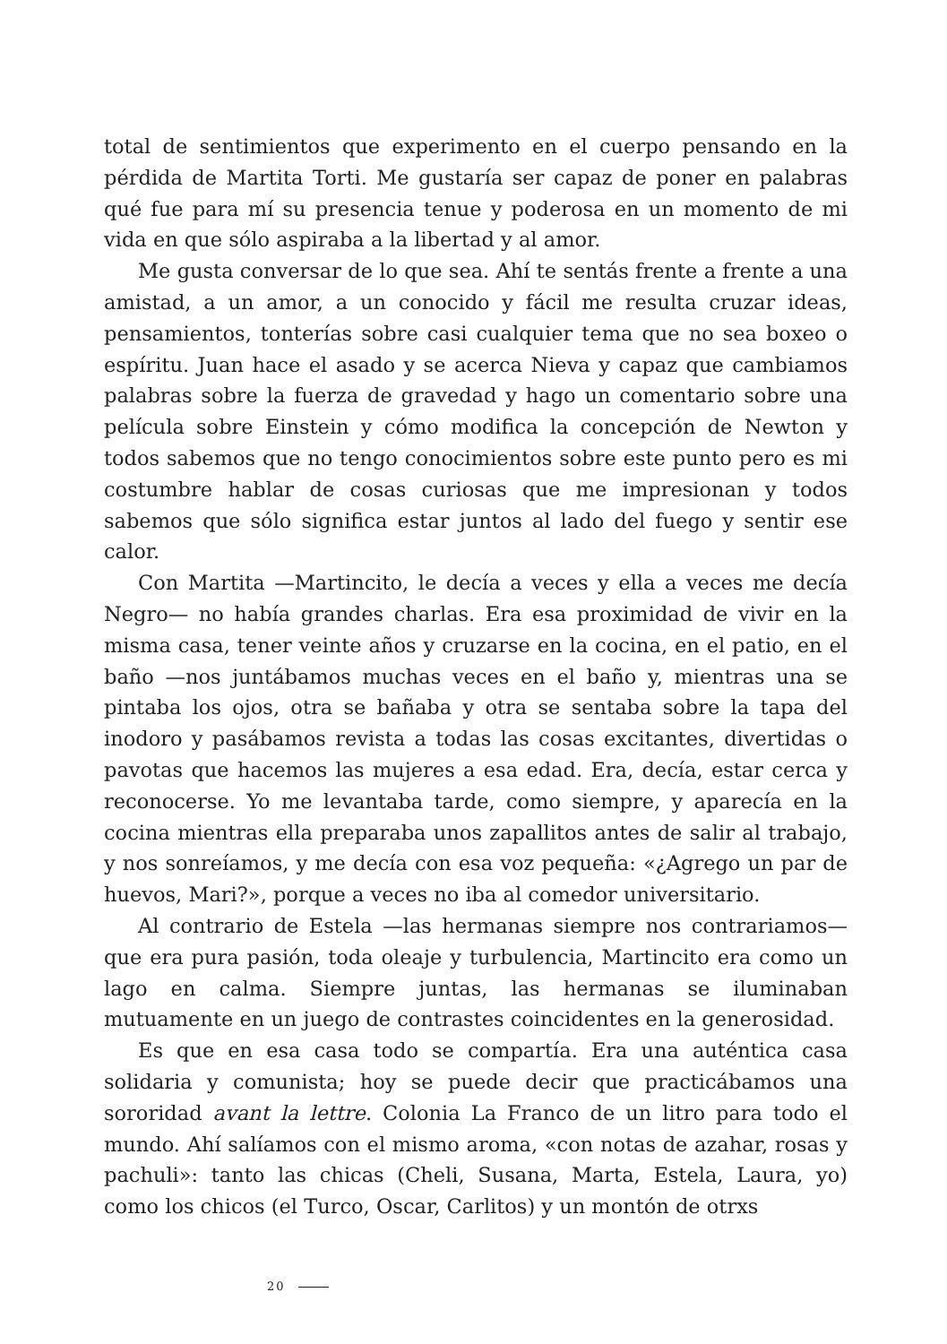total de sentimientos que experimento en el cuerpo pensando en la pérdida de Martita Torti. Me gustaría ser capaz de poner en palabras qué fue para mí su presencia tenue y poderosa en un momento de mi vida en que sólo aspiraba a la libertad y al amor.
Me gusta conversar de lo que sea. Ahí te sentás frente a frente a una amistad, a un amor, a un conocido y fácil me resulta cruzar ideas, pensamientos, tonterías sobre casi cualquier tema que no sea boxeo o espíritu. Juan hace el asado y se acerca Nieva y capaz que cambiamos palabras sobre la fuerza de gravedad y hago un comentario sobre una película sobre Einstein y cómo modifica la concepción de Newton y todos sabemos que no tengo conocimientos sobre este punto pero es mi costumbre hablar de cosas curiosas que me impresionan y todos sabemos que sólo significa estar juntos al lado del fuego y sentir ese calor.
Con Martita —Martincito, le decía a veces y ella a veces me decía Negro— no había grandes charlas. Era esa proximidad de vivir en la misma casa, tener veinte años y cruzarse en la cocina, en el patio, en el baño —nos juntábamos muchas veces en el baño y, mientras una se pintaba los ojos, otra se bañaba y otra se sentaba sobre la tapa del inodoro y pasábamos revista a todas las cosas excitantes, divertidas o pavotas que hacemos las mujeres a esa edad. Era, decía, estar cerca y reconocerse. Yo me levantaba tarde, como siempre, y aparecía en la cocina mientras ella preparaba unos zapallitos antes de salir al trabajo, y nos sonreíamos, y me decía con esa voz pequeña: «¿Agrego un par de huevos, Mari?», porque a veces no iba al comedor universitario.
Al contrario de Estela —las hermanas siempre nos contrariamos— que era pura pasión, toda oleaje y turbulencia, Martincito era como un lago en calma. Siempre juntas, las hermanas se iluminaban mutuamente en un juego de contrastes coincidentes en la generosidad.
Es que en esa casa todo se compartía. Era una auténtica casa solidaria y comunista; hoy se puede decir que practicábamos una sororidad avant la lettre. Colonia La Franco de un litro para todo el mundo. Ahí salíamos con el mismo aroma, «con notas de azahar, rosas y pachuli»: tanto las chicas (Cheli, Susana, Marta, Estela, Laura, yo) como los chicos (el Turco, Oscar, Carlitos) y un montón de otrxs
20